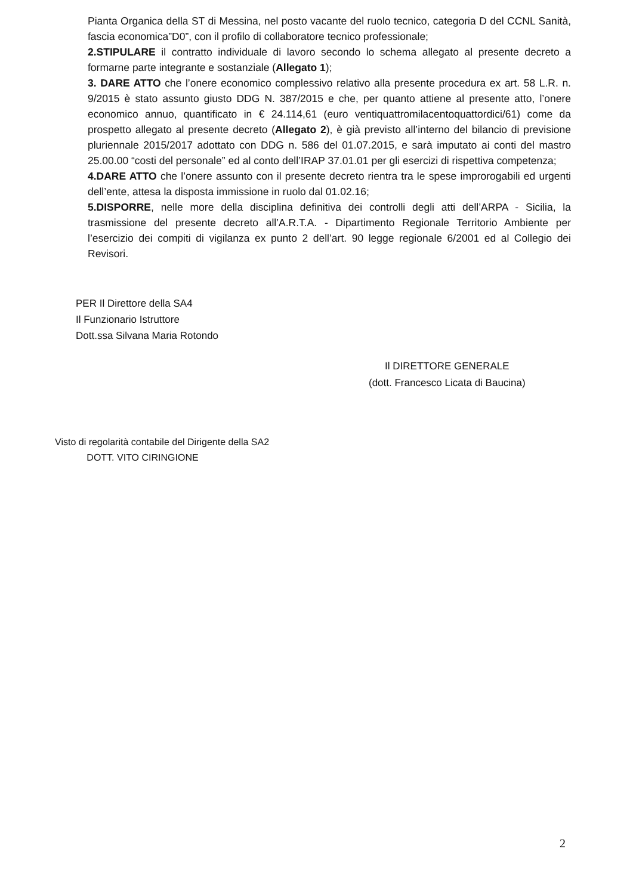Pianta Organica della ST di Messina, nel posto vacante del ruolo tecnico, categoria D del CCNL Sanità, fascia economica”D0”, con il profilo di collaboratore tecnico professionale;
2.STIPULARE il contratto individuale di lavoro secondo lo schema allegato al presente decreto a formarne parte integrante e sostanziale (Allegato 1);
3. DARE ATTO che l’onere economico complessivo relativo alla presente procedura ex art. 58 L.R. n. 9/2015 è stato assunto giusto DDG N. 387/2015 e che, per quanto attiene al presente atto, l’onere economico annuo, quantificato in € 24.114,61 (euro ventiquattromilacentoquattordici/61) come da prospetto allegato al presente decreto (Allegato 2), è già previsto all’interno del bilancio di previsione pluriennale 2015/2017 adottato con DDG n. 586 del 01.07.2015, e sarà imputato ai conti del mastro 25.00.00 “costi del personale” ed al conto dell’IRAP 37.01.01 per gli esercizi di rispettiva competenza;
4.DARE ATTO che l’onere assunto con il presente decreto rientra tra le spese improrogabili ed urgenti dell’ente, attesa la disposta immissione in ruolo dal 01.02.16;
5.DISPORRE, nelle more della disciplina definitiva dei controlli degli atti dell’ARPA - Sicilia, la trasmissione del presente decreto all’A.R.T.A. - Dipartimento Regionale Territorio Ambiente per l’esercizio dei compiti di vigilanza ex punto 2 dell’art. 90 legge regionale 6/2001 ed al Collegio dei Revisori.
PER Il Direttore della SA4
Il Funzionario Istruttore
Dott.ssa Silvana Maria Rotondo
Il DIRETTORE GENERALE
(dott. Francesco Licata di Baucina)
Visto di regolarità contabile del Dirigente della SA2
DOTT. VITO CIRINGIONE
2